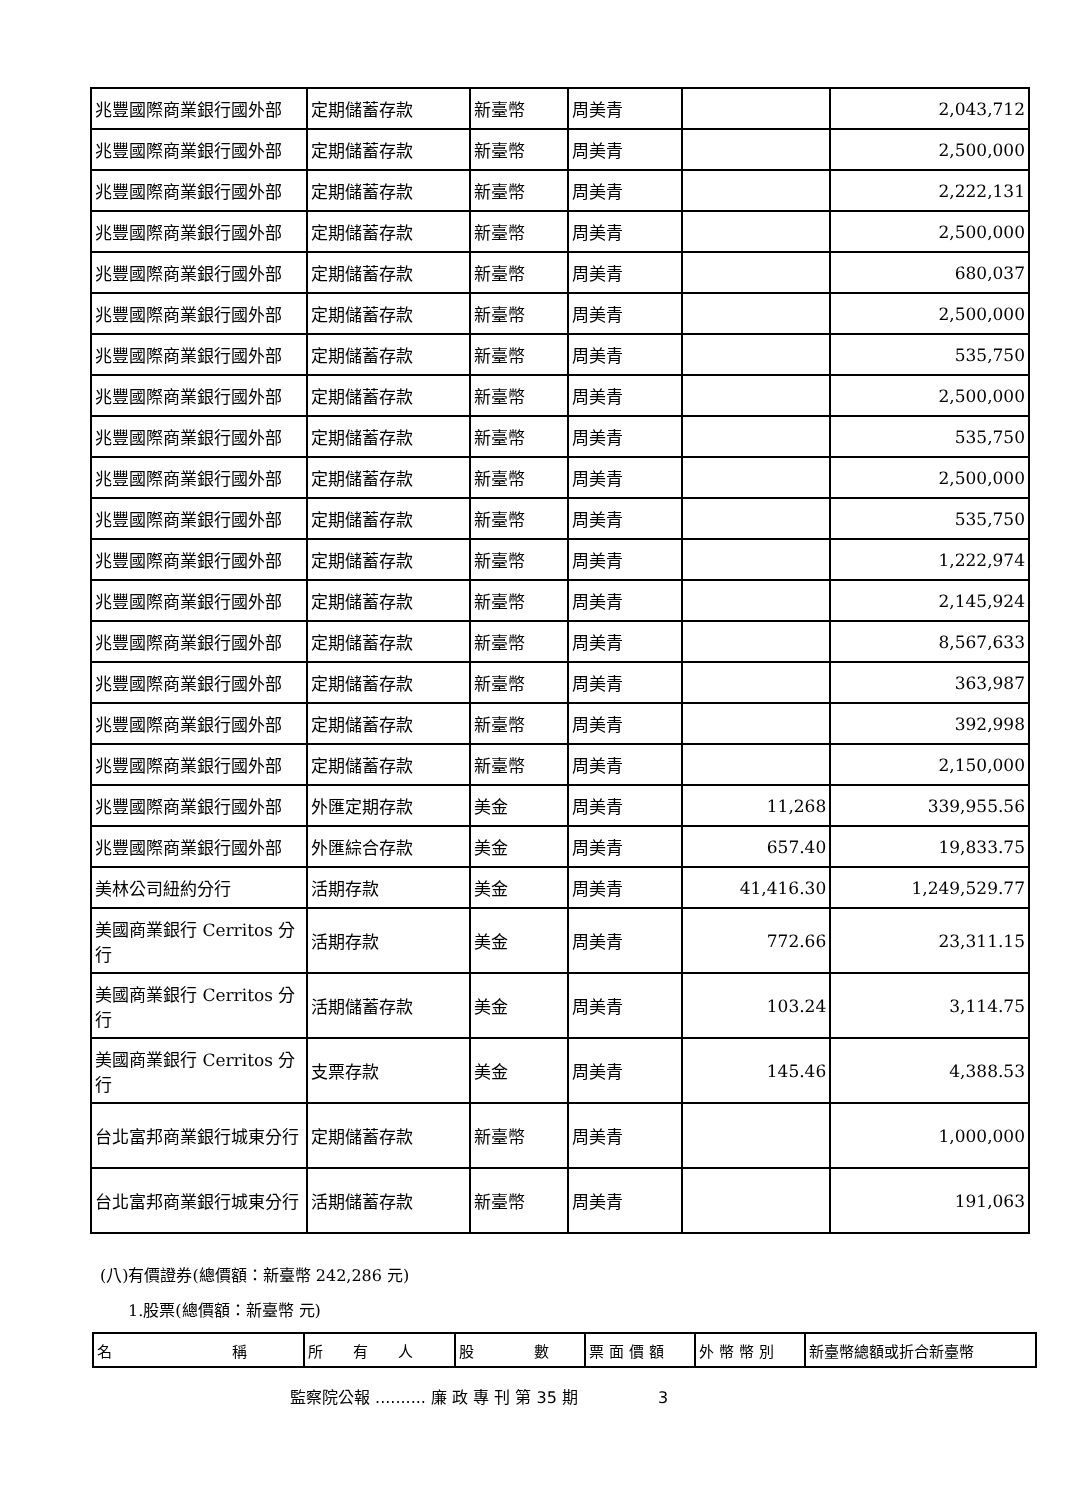| 兆豐國際商業銀行國外部 | 定期儲蓄存款 | 新臺幣 | 周美青 | | 2,043,712 |
| 兆豐國際商業銀行國外部 | 定期儲蓄存款 | 新臺幣 | 周美青 | | 2,500,000 |
| 兆豐國際商業銀行國外部 | 定期儲蓄存款 | 新臺幣 | 周美青 | | 2,222,131 |
| 兆豐國際商業銀行國外部 | 定期儲蓄存款 | 新臺幣 | 周美青 | | 2,500,000 |
| 兆豐國際商業銀行國外部 | 定期儲蓄存款 | 新臺幣 | 周美青 | | 680,037 |
| 兆豐國際商業銀行國外部 | 定期儲蓄存款 | 新臺幣 | 周美青 | | 2,500,000 |
| 兆豐國際商業銀行國外部 | 定期儲蓄存款 | 新臺幣 | 周美青 | | 535,750 |
| 兆豐國際商業銀行國外部 | 定期儲蓄存款 | 新臺幣 | 周美青 | | 2,500,000 |
| 兆豐國際商業銀行國外部 | 定期儲蓄存款 | 新臺幣 | 周美青 | | 535,750 |
| 兆豐國際商業銀行國外部 | 定期儲蓄存款 | 新臺幣 | 周美青 | | 2,500,000 |
| 兆豐國際商業銀行國外部 | 定期儲蓄存款 | 新臺幣 | 周美青 | | 535,750 |
| 兆豐國際商業銀行國外部 | 定期儲蓄存款 | 新臺幣 | 周美青 | | 1,222,974 |
| 兆豐國際商業銀行國外部 | 定期儲蓄存款 | 新臺幣 | 周美青 | | 2,145,924 |
| 兆豐國際商業銀行國外部 | 定期儲蓄存款 | 新臺幣 | 周美青 | | 8,567,633 |
| 兆豐國際商業銀行國外部 | 定期儲蓄存款 | 新臺幣 | 周美青 | | 363,987 |
| 兆豐國際商業銀行國外部 | 定期儲蓄存款 | 新臺幣 | 周美青 | | 392,998 |
| 兆豐國際商業銀行國外部 | 定期儲蓄存款 | 新臺幣 | 周美青 | | 2,150,000 |
| 兆豐國際商業銀行國外部 | 外匯定期存款 | 美金 | 周美青 | 11,268 | 339,955.56 |
| 兆豐國際商業銀行國外部 | 外匯綜合存款 | 美金 | 周美青 | 657.40 | 19,833.75 |
| 美林公司紐約分行 | 活期存款 | 美金 | 周美青 | 41,416.30 | 1,249,529.77 |
| 美國商業銀行 Cerritos 分行 | 活期存款 | 美金 | 周美青 | 772.66 | 23,311.15 |
| 美國商業銀行 Cerritos 分行 | 活期儲蓄存款 | 美金 | 周美青 | 103.24 | 3,114.75 |
| 美國商業銀行 Cerritos 分行 | 支票存款 | 美金 | 周美青 | 145.46 | 4,388.53 |
| 台北富邦商業銀行城東分行 | 定期儲蓄存款 | 新臺幣 | 周美青 | | 1,000,000 |
| 台北富邦商業銀行城東分行 | 活期儲蓄存款 | 新臺幣 | 周美青 | | 191,063 |
(八)有價證券(總價額：新臺幣 242,286 元)
1.股票(總價額：新臺幣 元)
| 名 稱 | 所 有 人 | 股 數 | 票 面 價 額 | 外 幣 幣 別 | 新臺幣總額或折合新臺幣 |
監察院公報 .......... 廉 政 專 刊 第 35 期　　　　　3